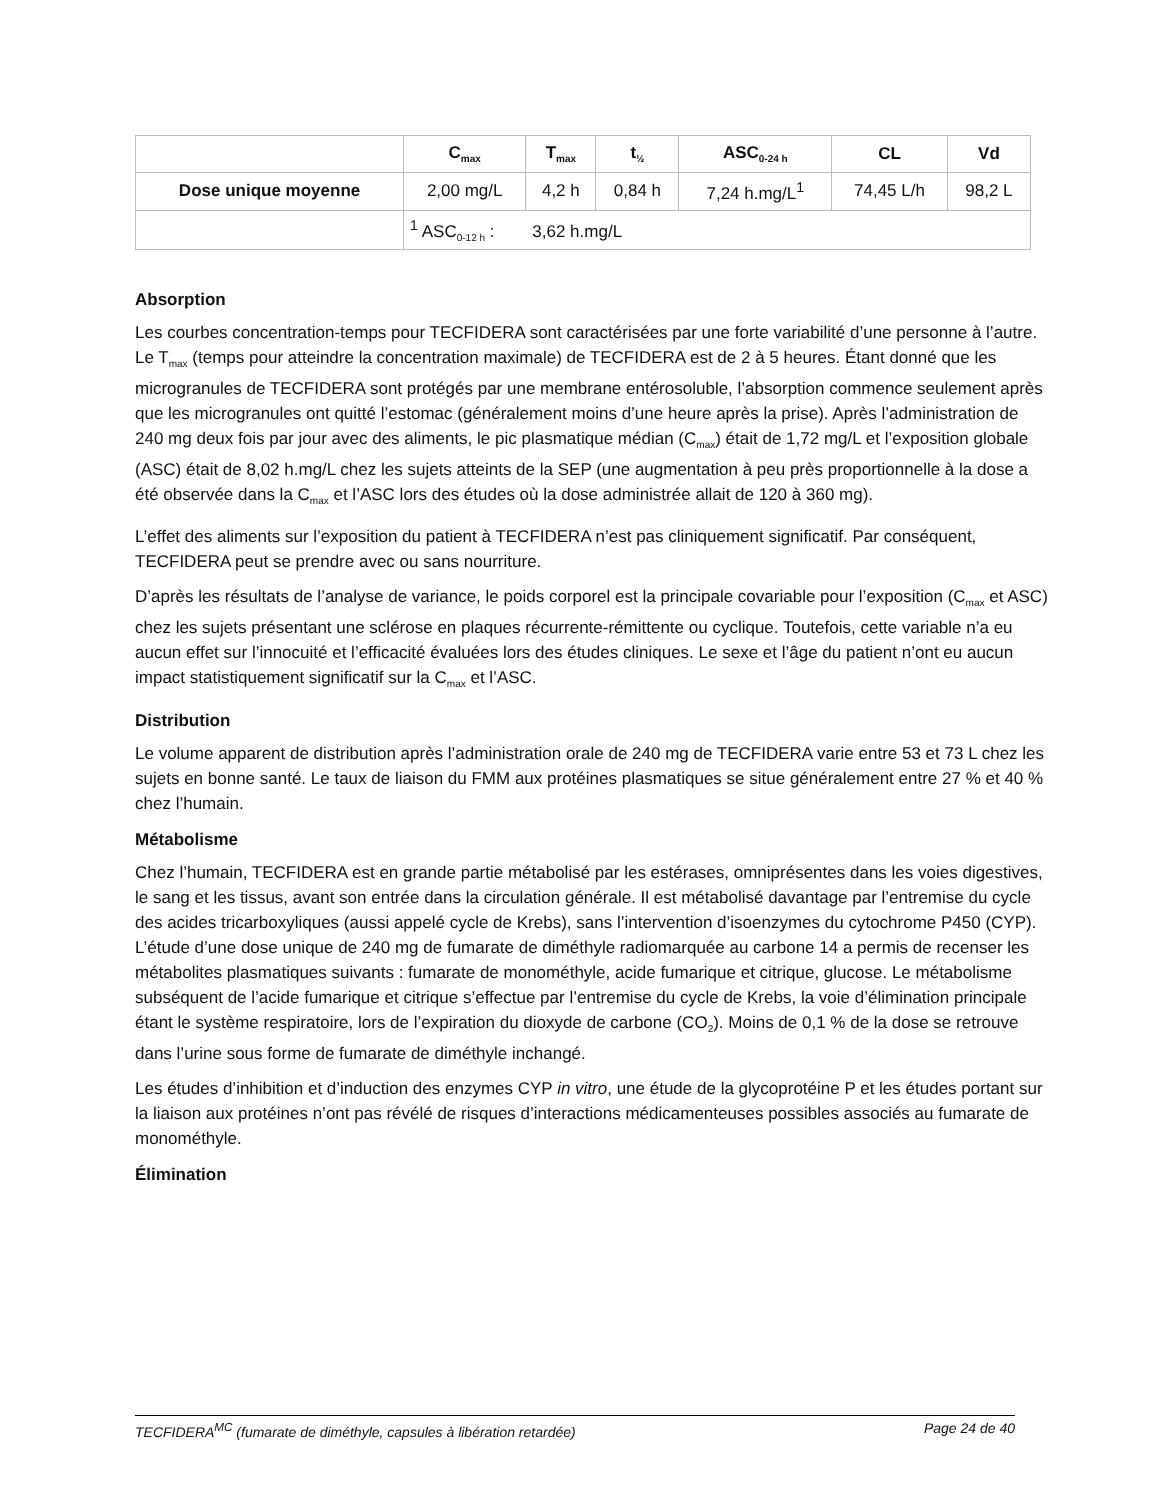| | C<sub>max</sub> | T<sub>max</sub> | t<sub>½</sub> | ASC<sub>0-24 h</sub> | CL | Vd |
| --- | --- | --- | --- | --- | --- | --- |
| Dose unique moyenne | 2,00 mg/L | 4,2 h | 0,84 h | 7,24 h.mg/L<sup>1</sup> | 74,45 L/h | 98,2 L |
| | <sup>1</sup> ASC<sub>0-12 h</sub> : 3,62 h.mg/L | | | | | |
Absorption
Les courbes concentration-temps pour TECFIDERA sont caractérisées par une forte variabilité d’une personne à l’autre. Le T<sub>max</sub> (temps pour atteindre la concentration maximale) de TECFIDERA est de 2 à 5 heures. Étant donné que les microgranules de TECFIDERA sont protégés par une membrane entérosoluble, l’absorption commence seulement après que les microgranules ont quitté l’estomac (généralement moins d’une heure après la prise). Après l’administration de 240 mg deux fois par jour avec des aliments, le pic plasmatique médian (C<sub>max</sub>) était de 1,72 mg/L et l’exposition globale (ASC) était de 8,02 h.mg/L chez les sujets atteints de la SEP (une augmentation à peu près proportionnelle à la dose a été observée dans la C<sub>max</sub> et l’ASC lors des études où la dose administrée allait de 120 à 360 mg).
L’effet des aliments sur l’exposition du patient à TECFIDERA n’est pas cliniquement significatif. Par conséquent, TECFIDERA peut se prendre avec ou sans nourriture.
D’après les résultats de l’analyse de variance, le poids corporel est la principale covariable pour l’exposition (C<sub>max</sub> et ASC) chez les sujets présentant une sclérose en plaques récurrente-rémittente ou cyclique. Toutefois, cette variable n’a eu aucun effet sur l’innocuité et l’efficacité évaluées lors des études cliniques. Le sexe et l’âge du patient n’ont eu aucun impact statistiquement significatif sur la C<sub>max</sub> et l’ASC.
Distribution
Le volume apparent de distribution après l’administration orale de 240 mg de TECFIDERA varie entre 53 et 73 L chez les sujets en bonne santé. Le taux de liaison du FMM aux protéines plasmatiques se situe généralement entre 27 % et 40 % chez l’humain.
Métabolisme
Chez l’humain, TECFIDERA est en grande partie métabolisé par les estérases, omniprésentes dans les voies digestives, le sang et les tissus, avant son entrée dans la circulation générale. Il est métabolisé davantage par l’entremise du cycle des acides tricarboxyliques (aussi appelé cycle de Krebs), sans l’intervention d’isoenzymes du cytochrome P450 (CYP). L’étude d’une dose unique de 240 mg de fumarate de diméthyle radiomarquée au carbone 14 a permis de recenser les métabolites plasmatiques suivants : fumarate de monométhyle, acide fumarique et citrique, glucose. Le métabolisme subséquent de l’acide fumarique et citrique s’effectue par l’entremise du cycle de Krebs, la voie d’élimination principale étant le système respiratoire, lors de l’expiration du dioxyde de carbone (CO<sub>2</sub>). Moins de 0,1 % de la dose se retrouve dans l’urine sous forme de fumarate de diméthyle inchangé.
Les études d’inhibition et d’induction des enzymes CYP in vitro, une étude de la glycoprotéine P et les études portant sur la liaison aux protéines n’ont pas révélé de risques d’interactions médicamenteuses possibles associés au fumarate de monométhyle.
Élimination
TECFIDERA<sup>MC</sup> (fumarate de diméthyle, capsules à libération retardée) Page 24 de 40